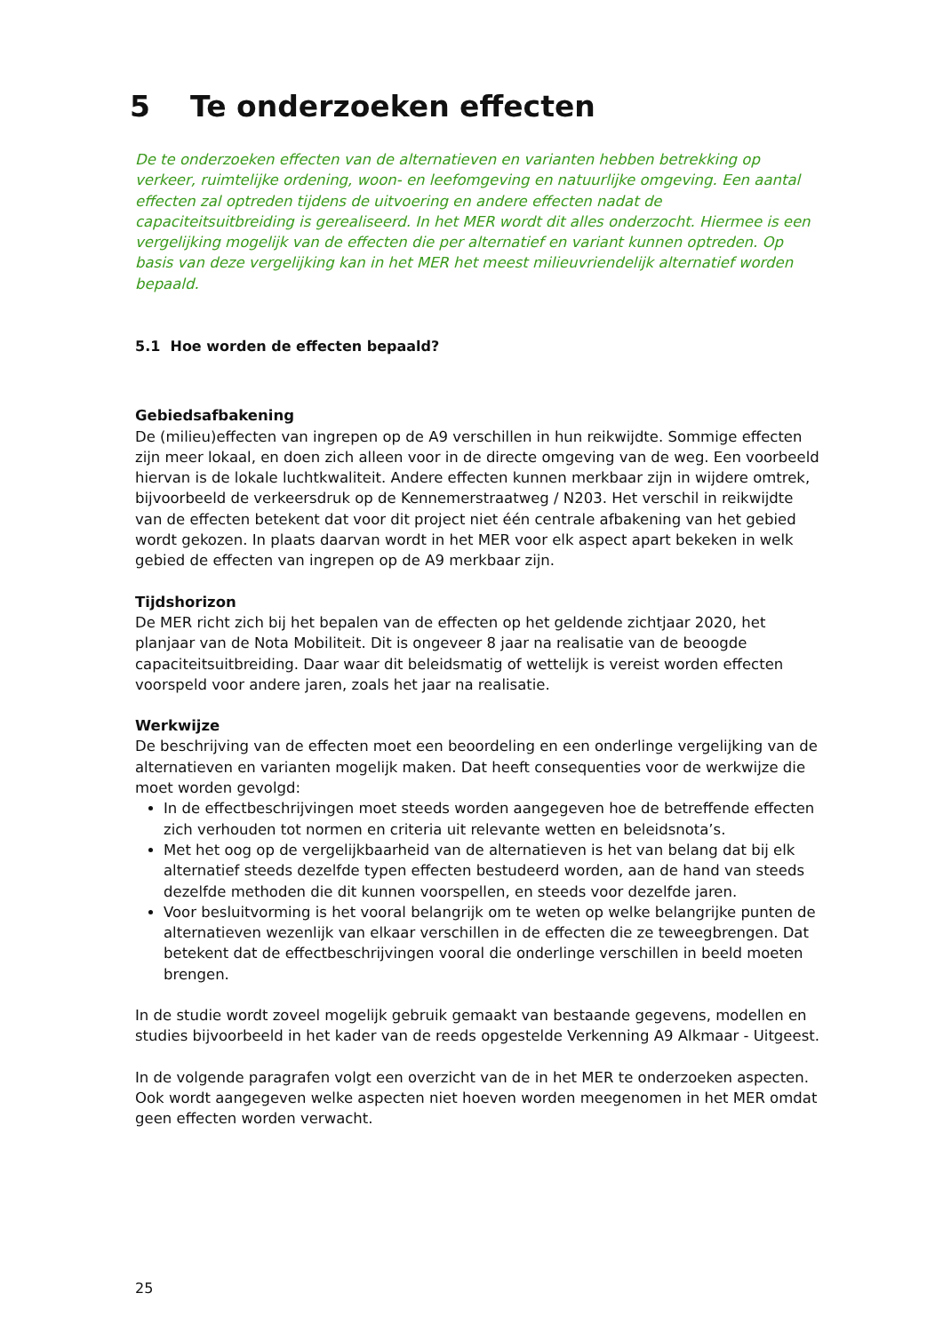5 Te onderzoeken effecten
De te onderzoeken effecten van de alternatieven en varianten hebben betrekking op verkeer, ruimtelijke ordening, woon- en leefomgeving en natuurlijke omgeving. Een aantal effecten zal optreden tijdens de uitvoering en andere effecten nadat de capaciteitsuitbreiding is gerealiseerd. In het MER wordt dit alles onderzocht. Hiermee is een vergelijking mogelijk van de effecten die per alternatief en variant kunnen optreden. Op basis van deze vergelijking kan in het MER het meest milieuvriendelijk alternatief worden bepaald.
5.1 Hoe worden de effecten bepaald?
Gebiedsafbakening
De (milieu)effecten van ingrepen op de A9 verschillen in hun reikwijdte. Sommige effecten zijn meer lokaal, en doen zich alleen voor in de directe omgeving van de weg. Een voorbeeld hiervan is de lokale luchtkwaliteit. Andere effecten kunnen merkbaar zijn in wijdere omtrek, bijvoorbeeld de verkeersdruk op de Kennemerstraatweg / N203. Het verschil in reikwijdte van de effecten betekent dat voor dit project niet één centrale afbakening van het gebied wordt gekozen. In plaats daarvan wordt in het MER voor elk aspect apart bekeken in welk gebied de effecten van ingrepen op de A9 merkbaar zijn.
Tijdshorizon
De MER richt zich bij het bepalen van de effecten op het geldende zichtjaar 2020, het planjaar van de Nota Mobiliteit. Dit is ongeveer 8 jaar na realisatie van de beoogde capaciteitsuitbreiding. Daar waar dit beleidsmatig of wettelijk is vereist worden effecten voorspeld voor andere jaren, zoals het jaar na realisatie.
Werkwijze
De beschrijving van de effecten moet een beoordeling en een onderlinge vergelijking van de alternatieven en varianten mogelijk maken. Dat heeft consequenties voor de werkwijze die moet worden gevolgd:
In de effectbeschrijvingen moet steeds worden aangegeven hoe de betreffende effecten zich verhouden tot normen en criteria uit relevante wetten en beleidsnota’s.
Met het oog op de vergelijkbaarheid van de alternatieven is het van belang dat bij elk alternatief steeds dezelfde typen effecten bestudeerd worden, aan de hand van steeds dezelfde methoden die dit kunnen voorspellen, en steeds voor dezelfde jaren.
Voor besluitvorming is het vooral belangrijk om te weten op welke belangrijke punten de alternatieven wezenlijk van elkaar verschillen in de effecten die ze teweegbrengen. Dat betekent dat de effectbeschrijvingen vooral die onderlinge verschillen in beeld moeten brengen.
In de studie wordt zoveel mogelijk gebruik gemaakt van bestaande gegevens, modellen en studies bijvoorbeeld in het kader van de reeds opgestelde Verkenning A9 Alkmaar - Uitgeest.
In de volgende paragrafen volgt een overzicht van de in het MER te onderzoeken aspecten. Ook wordt aangegeven welke aspecten niet hoeven worden meegenomen in het MER omdat geen effecten worden verwacht.
25